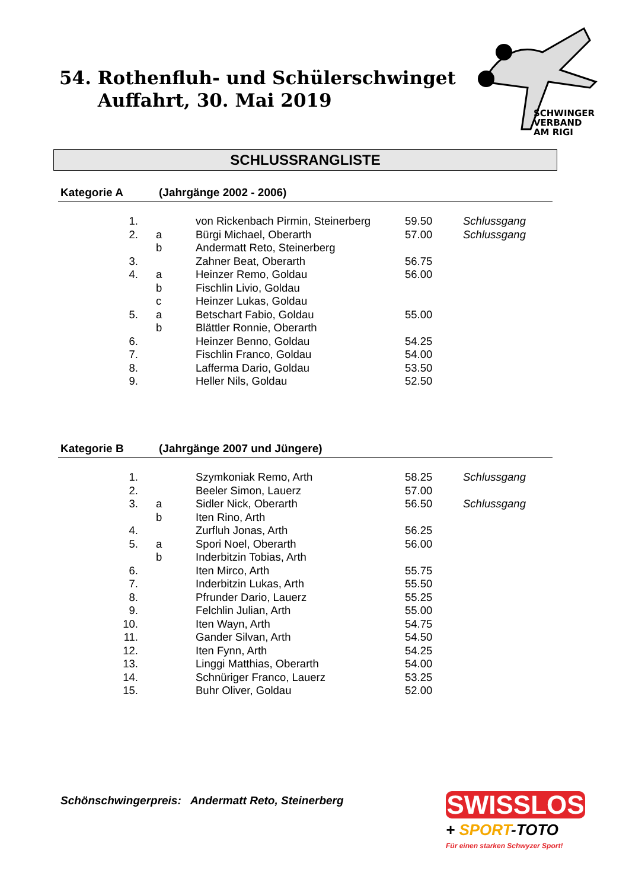54. Rothenfluh- und Schülerschwinget
Auffahrt, 30. Mai 2019
SCHWINGER
VERBAND
AM RIGI
SCHLUSSRANGLISTE
Kategorie A (Jahrgänge 2002 - 2006)
| 1. | | von Rickenbach Pirmin, Steinerberg | 59.50 | Schlussgang |
| 2. | a | Bürgi Michael, Oberarth | 57.00 | Schlussgang |
| | b | Andermatt Reto, Steinerberg | | |
| 3. | | Zahner Beat, Oberarth | 56.75 | |
| 4. | a | Heinzer Remo, Goldau | 56.00 | |
| | b | Fischlin Livio, Goldau | | |
| | c | Heinzer Lukas, Goldau | | |
| 5. | a | Betschart Fabio, Goldau | 55.00 | |
| | b | Blättler Ronnie, Oberarth | | |
| 6. | | Heinzer Benno, Goldau | 54.25 | |
| 7. | | Fischlin Franco, Goldau | 54.00 | |
| 8. | | Lafferma Dario, Goldau | 53.50 | |
| 9. | | Heller Nils, Goldau | 52.50 | |
Kategorie B (Jahrgänge 2007 und Jüngere)
| 1. | | Szymkoniak Remo, Arth | 58.25 | Schlussgang |
| 2. | | Beeler Simon, Lauerz | 57.00 | |
| 3. | a | Sidler Nick, Oberarth | 56.50 | Schlussgang |
| | b | Iten Rino, Arth | | |
| 4. | | Zurfluh Jonas, Arth | 56.25 | |
| 5. | a | Spori Noel, Oberarth | 56.00 | |
| | b | Inderbitzin Tobias, Arth | | |
| 6. | | Iten Mirco, Arth | 55.75 | |
| 7. | | Inderbitzin Lukas, Arth | 55.50 | |
| 8. | | Pfrunder Dario, Lauerz | 55.25 | |
| 9. | | Felchlin Julian, Arth | 55.00 | |
| 10. | | Iten Wayn, Arth | 54.75 | |
| 11. | | Gander Silvan, Arth | 54.50 | |
| 12. | | Iten Fynn, Arth | 54.25 | |
| 13. | | Linggi Matthias, Oberarth | 54.00 | |
| 14. | | Schnüriger Franco, Lauerz | 53.25 | |
| 15. | | Buhr Oliver, Goldau | 52.00 | |
Schönschwingerpreis: Andermatt Reto, Steinerberg
SWISSLOS
+ SPORT-TOTO
Für einen starken Schwyzer Sport!